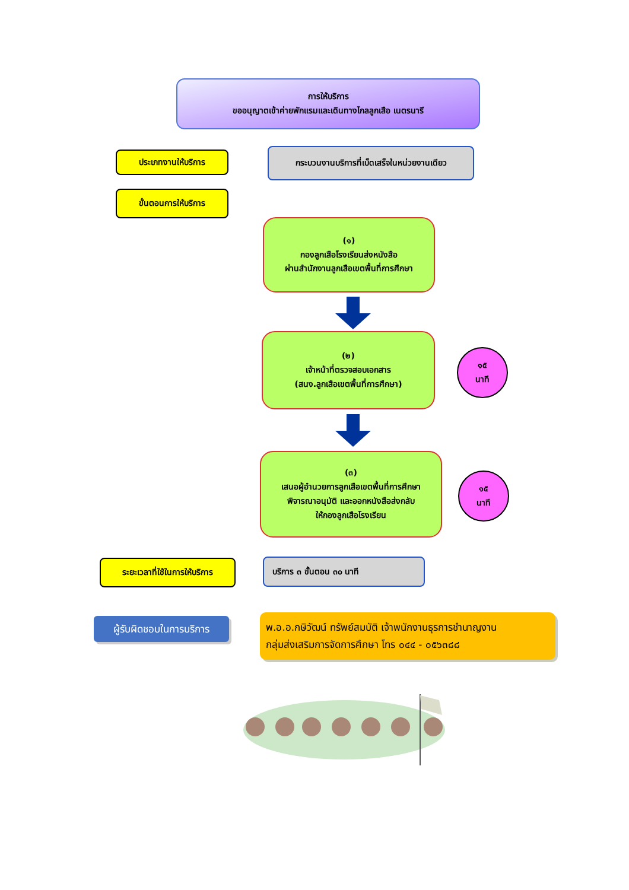การให้บริการ
ขออนุญาตเข้าค่ายพักแรมและเดินทางไกลลูกเสือ เนตรนารี
ประเภทงานให้บริการ
กระบวนงานบริการที่เบ็ดเสร็จในหน่วยงานเดียว
ขั้นตอนการให้บริการ
(๑)
กองลูกเสือโรงเรียนส่งหนังสือ
ผ่านสำนักงานลูกเสือเขตพื้นที่การศึกษา
(๒)
เจ้าหน้าที่ตรวจสอบเอกสาร
(สนง.ลูกเสือเขตพื้นที่การศึกษา)
๑๕
นาที
(๓)
เสนอผู้อำนวยการลูกเสือเขตพื้นที่การศึกษา
พิจารณาอนุมัติ และออกหนังสือส่งกลับ
ให้กองลูกเสือโรงเรียน
๑๕
นาที
ระยะเวลาที่ใช้ในการให้บริการ
บริการ ๓ ขั้นตอน ๓๐ นาที
ผู้รับผิดชอบในการบริการ
พ.อ.อ.กษิวัฒน์ ทรัพย์สมบัติ เจ้าพนักงานธุรการชำนาญงาน
กลุ่มส่งเสริมการจัดการศึกษา โทร ๐๔๔ - ๐๕๖๓๘๘